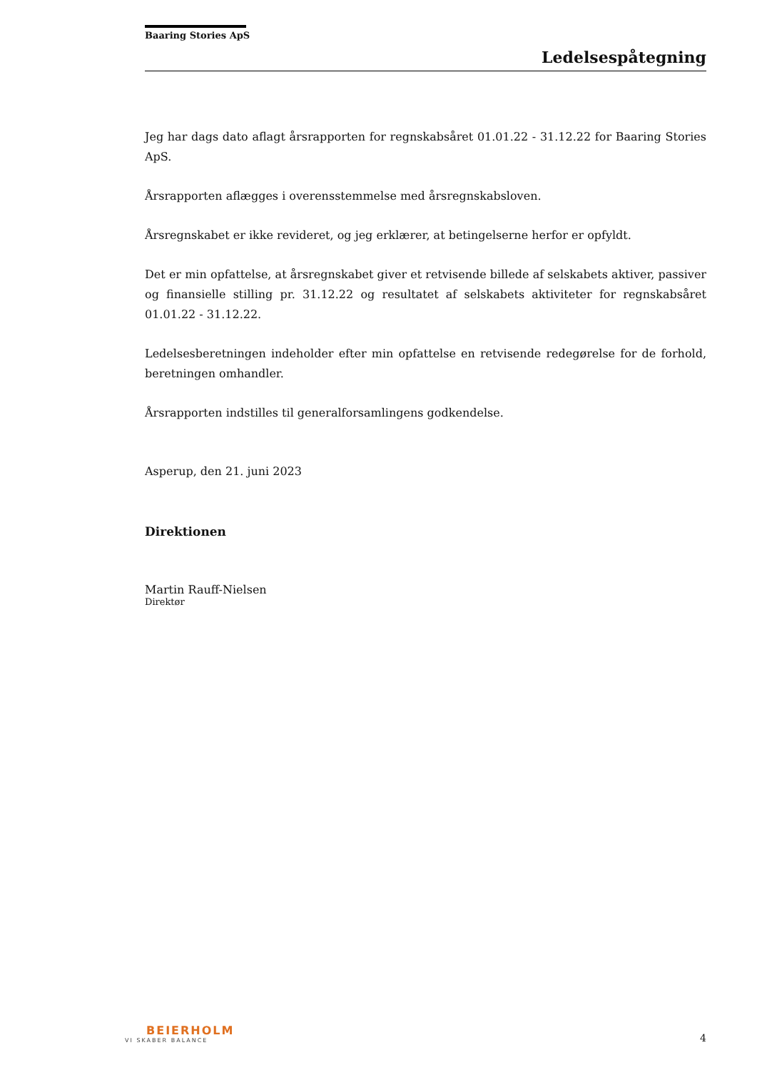Baaring Stories ApS
Ledelsespåtegning
Jeg har dags dato aflagt årsrapporten for regnskabsåret 01.01.22 - 31.12.22 for Baaring Stories ApS.
Årsrapporten aflægges i overensstemmelse med årsregnskabsloven.
Årsregnskabet er ikke revideret, og jeg erklærer, at betingelserne herfor er opfyldt.
Det er min opfattelse, at årsregnskabet giver et retvisende billede af selskabets aktiver, passiver og finansielle stilling pr. 31.12.22 og resultatet af selskabets aktiviteter for regnskabsåret 01.01.22 - 31.12.22.
Ledelsesberetningen indeholder efter min opfattelse en retvisende redegørelse for de forhold, beretningen omhandler.
Årsrapporten indstilles til generalforsamlingens godkendelse.
Asperup, den 21. juni 2023
Direktionen
Martin Rauff-Nielsen
Direktør
BEIERHOLM
VI SKABER BALANCE
4